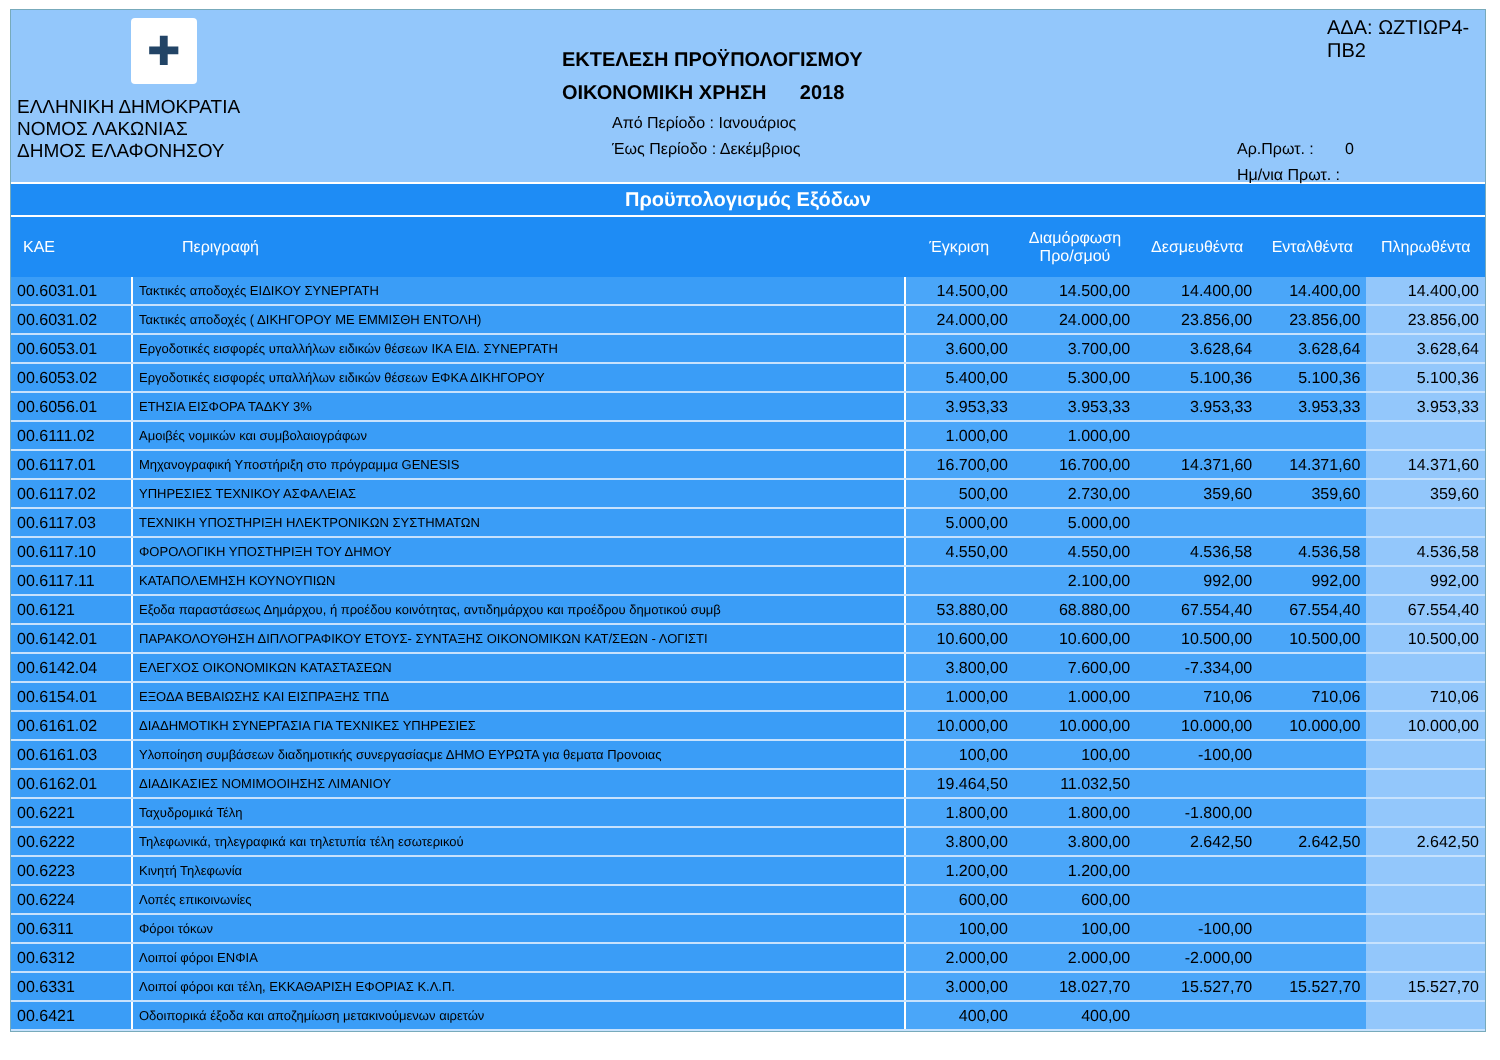✚
ΕΛΛΗΝΙΚΗ ΔΗΜΟΚΡΑΤΙΑ
ΝΟΜΟΣ ΛΑΚΩΝΙΑΣ
ΔΗΜΟΣ ΕΛΑΦΟΝΗΣΟΥ
ΕΚΤΕΛΕΣΗ ΠΡΟΫΠΟΛΟΓΙΣΜΟΥ
ΟΙΚΟΝΟΜΙΚΗ ΧΡΗΣΗ 2018
Από Περίοδο : Ιανουάριος
Έως Περίοδο : Δεκέμβριος
ΑΔΑ: ΩΖΤΙΩΡ4-ΠΒ2
Αρ.Πρωτ. : 0
Ημ/νια Πρωτ. :
Προϋπολογισμός Εξόδων
| ΚΑΕ | Περιγραφή | Έγκριση | Διαμόρφωση Προ/σμού | Δεσμευθέντα | Ενταλθέντα | Πληρωθέντα |
| --- | --- | --- | --- | --- | --- | --- |
| 00.6031.01 | Τακτικές αποδοχές ΕΙΔΙΚΟΥ ΣΥΝΕΡΓΑΤΗ | 14.500,00 | 14.500,00 | 14.400,00 | 14.400,00 | 14.400,00 |
| 00.6031.02 | Τακτικές αποδοχές ( ΔΙΚΗΓΟΡΟΥ ΜΕ ΕΜΜΙΣΘΗ ΕΝΤΟΛΗ) | 24.000,00 | 24.000,00 | 23.856,00 | 23.856,00 | 23.856,00 |
| 00.6053.01 | Εργοδοτικές εισφορές υπαλλήλων ειδικών θέσεων ΙΚΑ ΕΙΔ. ΣΥΝΕΡΓΑΤΗ | 3.600,00 | 3.700,00 | 3.628,64 | 3.628,64 | 3.628,64 |
| 00.6053.02 | Εργοδοτικές εισφορές υπαλλήλων ειδικών θέσεων ΕΦΚΑ ΔΙΚΗΓΟΡΟΥ | 5.400,00 | 5.300,00 | 5.100,36 | 5.100,36 | 5.100,36 |
| 00.6056.01 | ΕΤΗΣΙΑ ΕΙΣΦΟΡΑ ΤΑΔΚΥ 3% | 3.953,33 | 3.953,33 | 3.953,33 | 3.953,33 | 3.953,33 |
| 00.6111.02 | Αμοιβές νομικών και συμβολαιογράφων | 1.000,00 | 1.000,00 | | | |
| 00.6117.01 | Μηχανογραφική Υποστήριξη στο πρόγραμμα GENESIS | 16.700,00 | 16.700,00 | 14.371,60 | 14.371,60 | 14.371,60 |
| 00.6117.02 | ΥΠΗΡΕΣΙΕΣ ΤΕΧΝΙΚΟΥ ΑΣΦΑΛΕΙΑΣ | 500,00 | 2.730,00 | 359,60 | 359,60 | 359,60 |
| 00.6117.03 | ΤΕΧΝΙΚΗ ΥΠΟΣΤΗΡΙΞΗ ΗΛΕΚΤΡΟΝΙΚΩΝ ΣΥΣΤΗΜΑΤΩΝ | 5.000,00 | 5.000,00 | | | |
| 00.6117.10 | ΦΟΡΟΛΟΓΙΚΗ ΥΠΟΣΤΗΡΙΞΗ ΤΟΥ ΔΗΜΟΥ | 4.550,00 | 4.550,00 | 4.536,58 | 4.536,58 | 4.536,58 |
| 00.6117.11 | ΚΑΤΑΠΟΛΕΜΗΣΗ ΚΟΥΝΟΥΠΙΩΝ | | 2.100,00 | 992,00 | 992,00 | 992,00 |
| 00.6121 | Εξοδα παραστάσεως Δημάρχου, ή προέδου κοινότητας, αντιδημάρχου και προέδρου δημοτικού συμβ | 53.880,00 | 68.880,00 | 67.554,40 | 67.554,40 | 67.554,40 |
| 00.6142.01 | ΠΑΡΑΚΟΛΟΥΘΗΣΗ ΔΙΠΛΟΓΡΑΦΙΚΟΥ ΕΤΟΥΣ- ΣΥΝΤΑΞΗΣ ΟΙΚΟΝΟΜΙΚΩΝ ΚΑΤ/ΣΕΩΝ - ΛΟΓΙΣΤΙ | 10.600,00 | 10.600,00 | 10.500,00 | 10.500,00 | 10.500,00 |
| 00.6142.04 | ΕΛΕΓΧΟΣ ΟΙΚΟΝΟΜΙΚΩΝ ΚΑΤΑΣΤΑΣΕΩΝ | 3.800,00 | 7.600,00 | -7.334,00 | | |
| 00.6154.01 | ΕΞΟΔΑ ΒΕΒΑΙΩΣΗΣ ΚΑΙ ΕΙΣΠΡΑΞΗΣ ΤΠΔ | 1.000,00 | 1.000,00 | 710,06 | 710,06 | 710,06 |
| 00.6161.02 | ΔΙΑΔΗΜΟΤΙΚΗ ΣΥΝΕΡΓΑΣΙΑ ΓΙΑ ΤΕΧΝΙΚΕΣ ΥΠΗΡΕΣΙΕΣ | 10.000,00 | 10.000,00 | 10.000,00 | 10.000,00 | 10.000,00 |
| 00.6161.03 | Υλοποίηση συμβάσεων διαδημοτικής συνεργασίαςμε ΔΗΜΟ ΕΥΡΩΤΑ για θεματα Προνοιας | 100,00 | 100,00 | -100,00 | | |
| 00.6162.01 | ΔΙΑΔΙΚΑΣΙΕΣ ΝΟΜΙΜΟΟΙΗΣΗΣ ΛΙΜΑΝΙΟΥ | 19.464,50 | 11.032,50 | | | |
| 00.6221 | Ταχυδρομικά Τέλη | 1.800,00 | 1.800,00 | -1.800,00 | | |
| 00.6222 | Τηλεφωνικά, τηλεγραφικά και τηλετυπία τέλη εσωτερικού | 3.800,00 | 3.800,00 | 2.642,50 | 2.642,50 | 2.642,50 |
| 00.6223 | Κινητή Τηλεφωνία | 1.200,00 | 1.200,00 | | | |
| 00.6224 | Λοπές επικοινωνίες | 600,00 | 600,00 | | | |
| 00.6311 | Φόροι τόκων | 100,00 | 100,00 | -100,00 | | |
| 00.6312 | Λοιποί φόροι ΕΝΦΙΑ | 2.000,00 | 2.000,00 | -2.000,00 | | |
| 00.6331 | Λοιποί φόροι και τέλη, ΕΚΚΑΘΑΡΙΣΗ ΕΦΟΡΙΑΣ Κ.Λ.Π. | 3.000,00 | 18.027,70 | 15.527,70 | 15.527,70 | 15.527,70 |
| 00.6421 | Οδοιπορικά έξοδα και αποζημίωση μετακινούμενων αιρετών | 400,00 | 400,00 | | | |